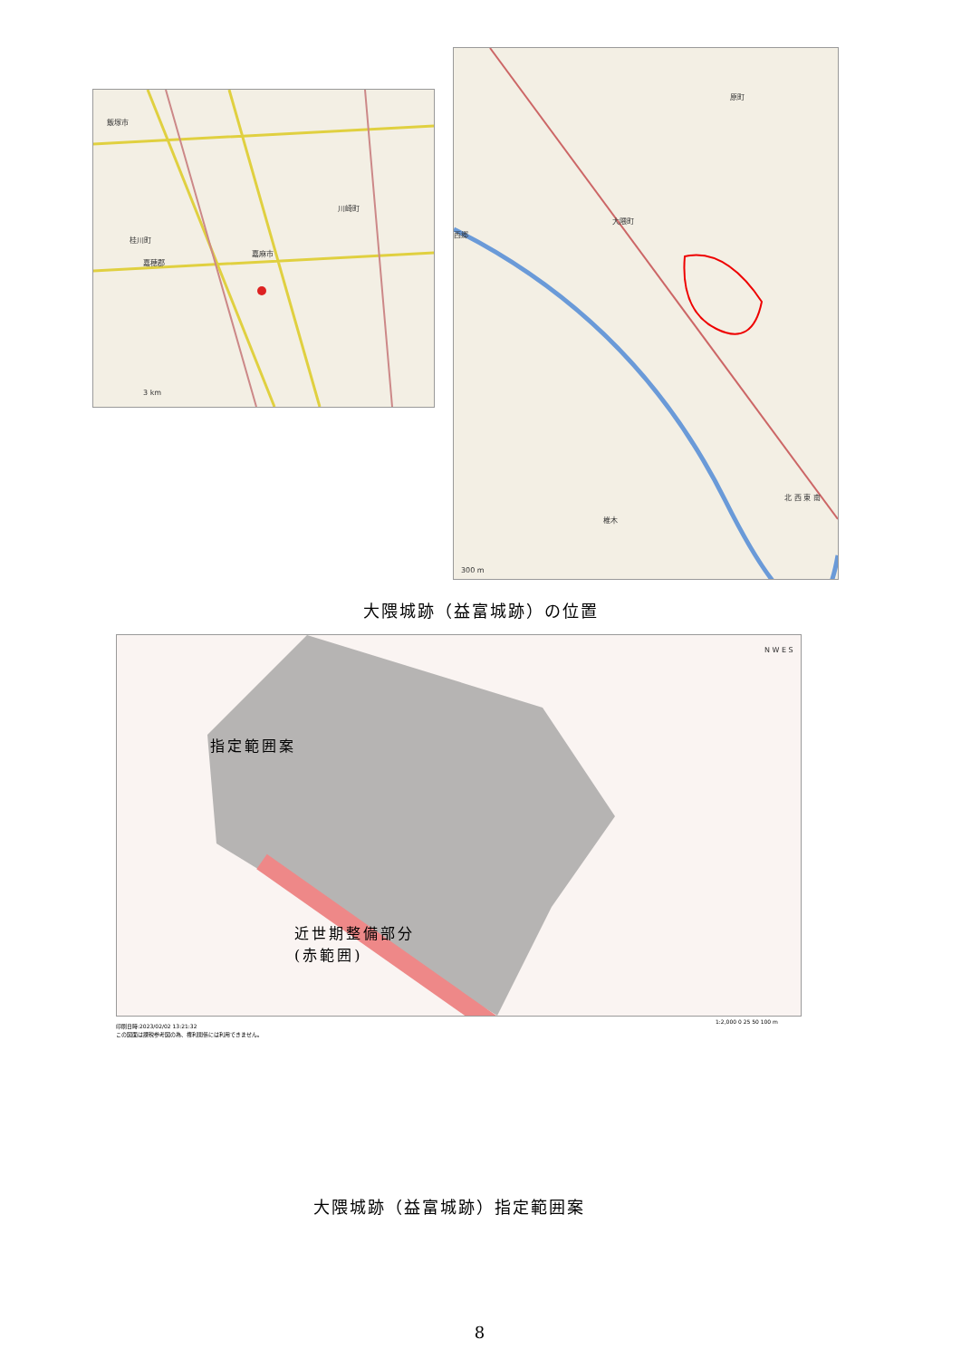飯塚市
桂川町
嘉麻市
川崎町
嘉穂郡
3 km
大隈町
西郷
椎木
原町
北 西 東 南
300 m
大隈城跡（益富城跡）の位置
N W E S
指定範囲案
近世期整備部分
(赤範囲)
印刷日時:2023/02/02 13:21:32
この図面は課税参考図の為、権利関係には利用できません。
1:2,000 0 25 50 100 m
大隈城跡（益富城跡）指定範囲案
8